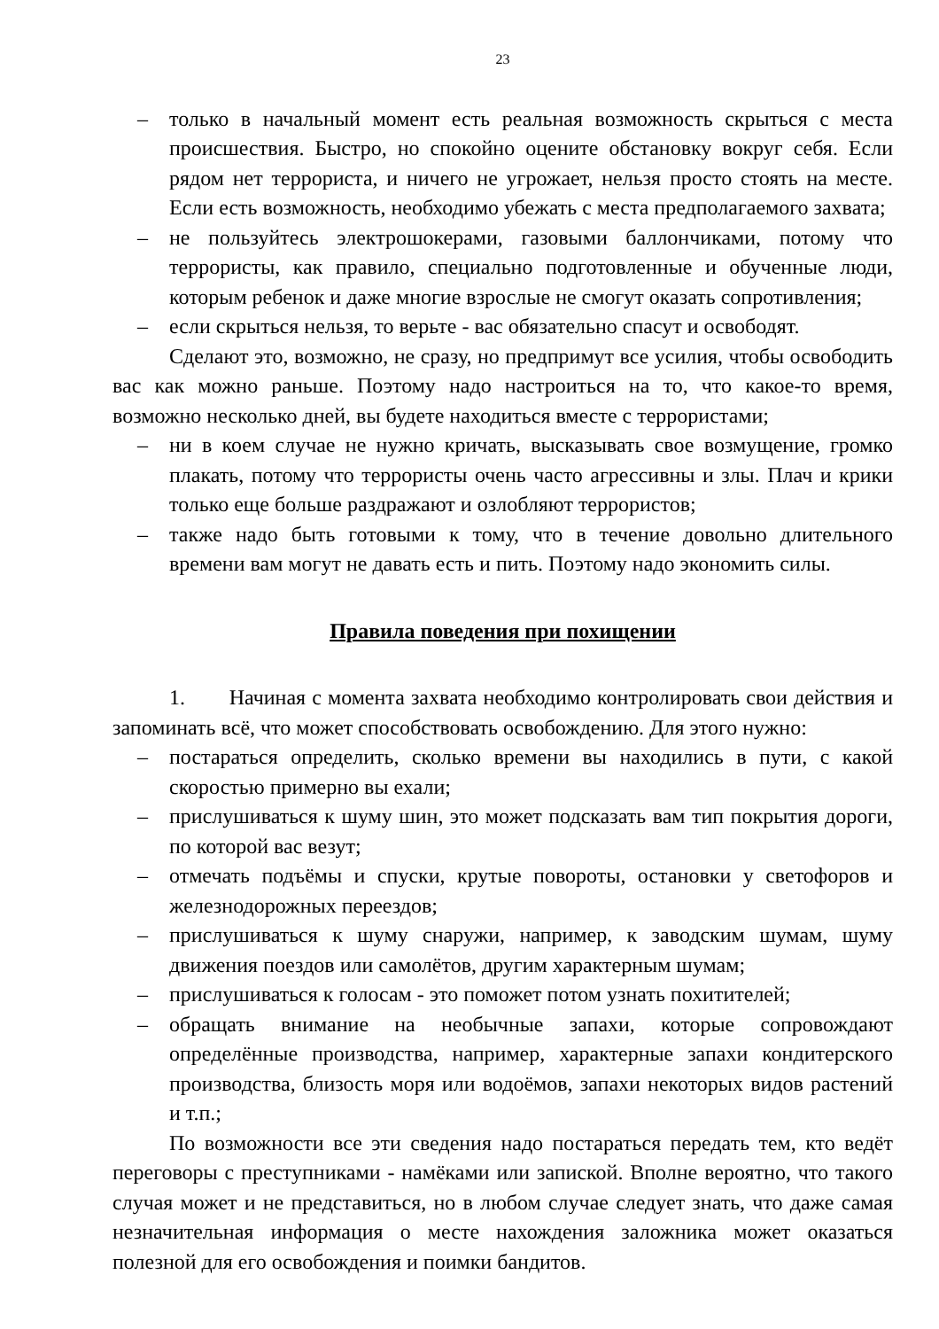23
– только в начальный момент есть реальная возможность скрыться с места происшествия. Быстро, но спокойно оцените обстановку вокруг себя. Если рядом нет террориста, и ничего не угрожает, нельзя просто стоять на месте. Если есть возможность, необходимо убежать с места предполагаемого захвата;
– не пользуйтесь электрошокерами, газовыми баллончиками, потому что террористы, как правило, специально подготовленные и обученные люди, которым ребенок и даже многие взрослые не смогут оказать сопротивления;
– если скрыться нельзя, то верьте - вас обязательно спасут и освободят.
Сделают это, возможно, не сразу, но предпримут все усилия, чтобы освободить вас как можно раньше. Поэтому надо настроиться на то, что какое-то время, возможно несколько дней, вы будете находиться вместе с террористами;
– ни в коем случае не нужно кричать, высказывать свое возмущение, громко плакать, потому что террористы очень часто агрессивны и злы. Плач и крики только еще больше раздражают и озлобляют террористов;
– также надо быть готовыми к тому, что в течение довольно длительного времени вам могут не давать есть и пить. Поэтому надо экономить силы.
Правила поведения при похищении
1. Начиная с момента захвата необходимо контролировать свои действия и запоминать всё, что может способствовать освобождению. Для этого нужно:
– постараться определить, сколько времени вы находились в пути, с какой скоростью примерно вы ехали;
– прислушиваться к шуму шин, это может подсказать вам тип покрытия дороги, по которой вас везут;
– отмечать подъёмы и спуски, крутые повороты, остановки у светофоров и железнодорожных переездов;
– прислушиваться к шуму снаружи, например, к заводским шумам, шуму движения поездов или самолётов, другим характерным шумам;
– прислушиваться к голосам - это поможет потом узнать похитителей;
– обращать внимание на необычные запахи, которые сопровождают определённые производства, например, характерные запахи кондитерского производства, близость моря или водоёмов, запахи некоторых видов растений и т.п.;
По возможности все эти сведения надо постараться передать тем, кто ведёт переговоры с преступниками - намёками или запиской. Вполне вероятно, что такого случая может и не представиться, но в любом случае следует знать, что даже самая незначительная информация о месте нахождения заложника может оказаться полезной для его освобождения и поимки бандитов.